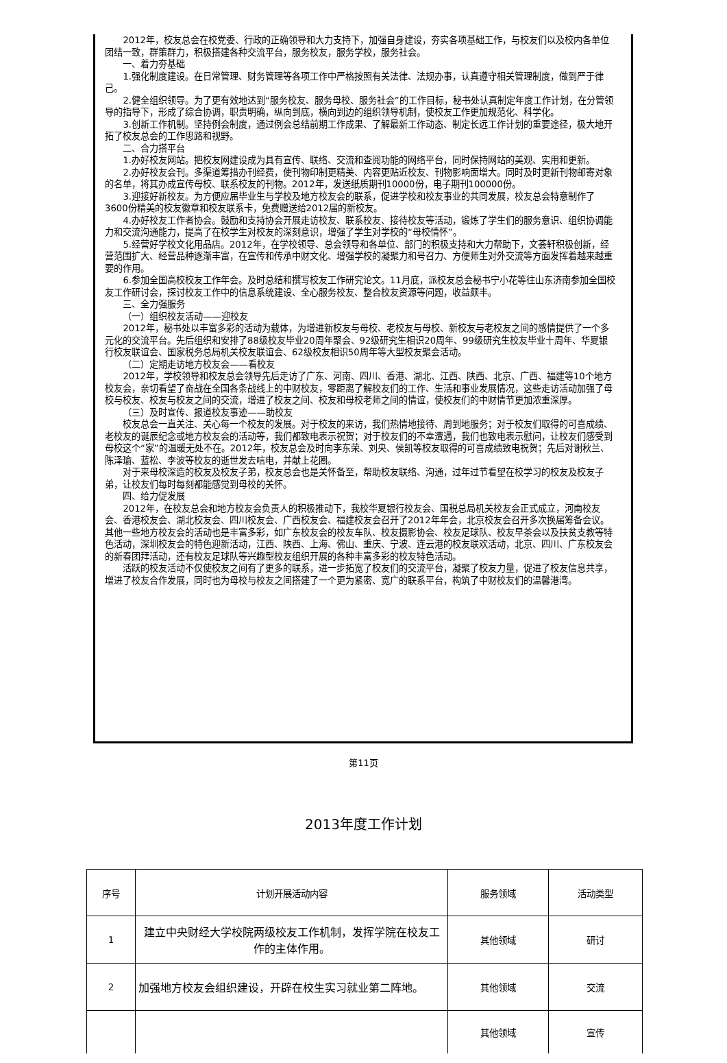2012年，校友总会在校党委、行政的正确领导和大力支持下，加强自身建设，夯实各项基础工作，与校友们以及校内各单位团结一致，群策群力，积极搭建各种交流平台，服务校友，服务学校，服务社会。
一、着力夯基础
1.强化制度建设。在日常管理、财务管理等各项工作中严格按照有关法律、法规办事，认真遵守相关管理制度，做到严于律己。
2.健全组织领导。为了更有效地达到“服务校友、服务母校、服务社会”的工作目标，秘书处认真制定年度工作计划，在分管领导的指导下，形成了综合协调，职责明确，纵向到底，横向到边的组织领导机制，使校友工作更加规范化、科学化。
3.创新工作机制。坚持例会制度，通过例会总结前期工作成果、了解最新工作动态、制定长远工作计划的重要途径，极大地开拓了校友总会的工作思路和视野。
二、合力搭平台
1.办好校友网站。把校友网建设成为具有宣传、联络、交流和查阅功能的网络平台，同时保持网站的美观、实用和更新。
2.办好校友会刊。多渠道筹措办刊经费，使刊物印制更精美、内容更贴近校友、刊物影响面增大。同时及时更新刊物邮寄对象的名单，将其办成宣传母校、联系校友的刊物。2012年，发送纸质期刊10000份，电子期刊100000份。
3.迎接好新校友。为方便应届毕业生与学校及地方校友会的联系，促进学校和校友事业的共同发展，校友总会特意制作了3600份精美的校友徽章和校友联系卡，免费赠送给2012届的新校友。
4.办好校友工作者协会。鼓励和支持协会开展走访校友、联系校友、接待校友等活动，锻炼了学生们的服务意识、组织协调能力和交流沟通能力，提高了在校学生对校友的深刻意识，增强了学生对学校的“母校情怀”。
5.经营好学校文化用品店。2012年，在学校领导、总会领导和各单位、部门的积极支持和大力帮助下，文荟轩积极创新，经营范围扩大、经营品种逐渐丰富，在宣传和传承中财文化、增强学校的凝聚力和号召力、方便师生对外交流等方面发挥着越来越重要的作用。
6.参加全国高校校友工作年会。及时总结和撰写校友工作研究论文。11月底，派校友总会秘书宁小花等往山东济南参加全国校友工作研讨会，探讨校友工作中的信息系统建设、全心服务校友、整合校友资源等问题，收益颇丰。
三、全力强服务
（一）组织校友活动——迎校友
2012年，秘书处以丰富多彩的活动为载体，为增进新校友与母校、老校友与母校、新校友与老校友之间的感情提供了一个多元化的交流平台。先后组织和安排了88级校友毕业20周年聚会、92级研究生相识20周年、99级研究生校友毕业十周年、华夏银行校友联谊会、国家税务总局机关校友联谊会、62级校友相识50周年等大型校友聚会活动。
（二）定期走访地方校友会——看校友
2012年，学校领导和校友总会领导先后走访了广东、河南、四川、香港、湖北、江西、陕西、北京、广西、福建等10个地方校友会，亲切看望了奋战在全国各条战线上的中财校友，零距离了解校友们的工作、生活和事业发展情况，这些走访活动加强了母校与校友、校友与校友之间的交流，增进了校友之间、校友和母校老师之间的情谊，使校友们的中财情节更加浓重深厚。
（三）及时宣传、报道校友事迹——助校友
校友总会一直关注、关心每一个校友的发展。对于校友的来访，我们热情地接待、周到地服务；对于校友们取得的可喜成绩、老校友的诞辰纪念或地方校友会的活动等，我们都致电表示祝贺；对于校友们的不幸遭遇，我们也致电表示慰问，让校友们感受到母校这个“家”的温暖无处不在。2012年，校友总会及时向李东荣、刘央、侯凯等校友取得的可喜成绩致电祝贺；先后对谢秋兰、陈泽瑜、蓝松、李波等校友的逝世发去唁电，并献上花圈。
对于来母校深造的校友及校友子弟，校友总会也是关怀备至，帮助校友联络、沟通，过年过节看望在校学习的校友及校友子弟，让校友们每时每刻都能感觉到母校的关怀。
四、给力促发展
2012年，在校友总会和地方校友会负责人的积极推动下，我校华夏银行校友会、国税总局机关校友会正式成立，河南校友会、香港校友会、湖北校友会、四川校友会、广西校友会、福建校友会召开了2012年年会，北京校友会召开多次换届筹备会议。其他一些地方校友会的活动也是丰富多彩，如广东校友会的校友车队、校友摄影协会、校友足球队、校友早茶会以及扶贫支教等特色活动，深圳校友会的特色迎新活动，江西、陕西、上海、佛山、重庆、宁波、连云港的校友联欢活动，北京、四川、广东校友会的新春团拜活动，还有校友足球队等兴趣型校友组织开展的各种丰富多彩的校友特色活动。
活跃的校友活动不仅使校友之间有了更多的联系，进一步拓宽了校友们的交流平台，凝聚了校友力量，促进了校友信息共享，增进了校友合作发展，同时也为母校与校友之间搭建了一个更为紧密、宽广的联系平台，构筑了中财校友们的温馨港湾。
第11页
2013年度工作计划
| 序号 | 计划开展活动内容 | 服务领域 | 活动类型 |
| --- | --- | --- | --- |
| 1 | 建立中央财经大学校院两级校友工作机制，发挥学院在校友工作的主体作用。 | 其他领域 | 研讨 |
| 2 | 加强地方校友会组织建设，开辟在校生实习就业第二阵地。 | 其他领域 | 交流 |
| | | 其他领域 | 宣传 |